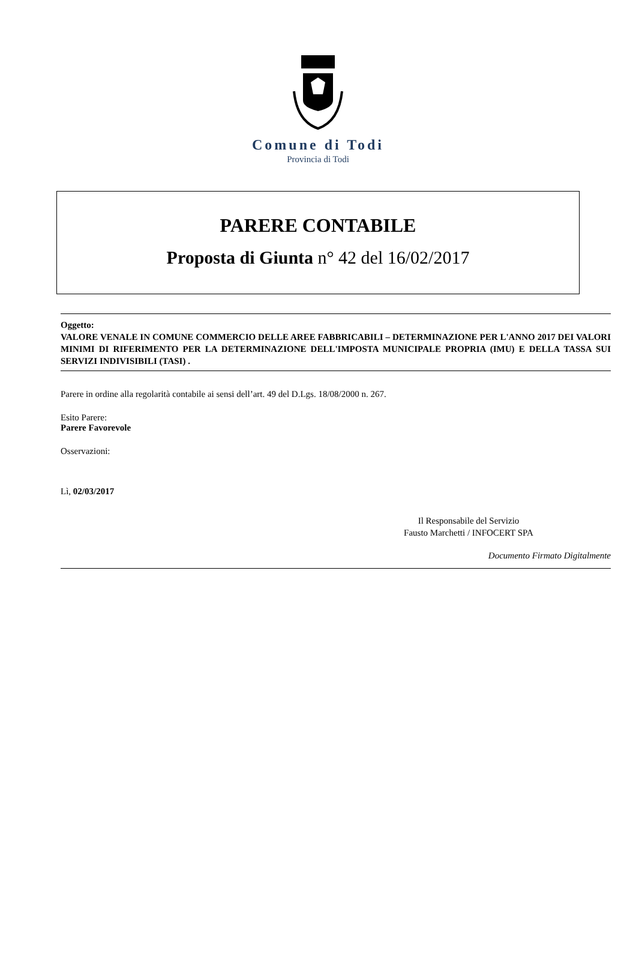Comune di Todi
Provincia di Todi
PARERE CONTABILE
Proposta di Giunta n° 42 del 16/02/2017
Oggetto:
VALORE VENALE IN COMUNE COMMERCIO DELLE AREE FABBRICABILI – DETERMINAZIONE PER L'ANNO 2017 DEI VALORI MINIMI DI RIFERIMENTO PER LA DETERMINAZIONE DELL'IMPOSTA MUNICIPALE PROPRIA (IMU) E DELLA TASSA SUI SERVIZI INDIVISIBILI (TASI) .
Parere in ordine alla regolarità contabile ai sensi dell’art. 49 del D.Lgs. 18/08/2000 n. 267.
Esito Parere:
Parere Favorevole
Osservazioni:
Lì, 02/03/2017
Il Responsabile del Servizio
Fausto Marchetti / INFOCERT SPA
Documento Firmato Digitalmente